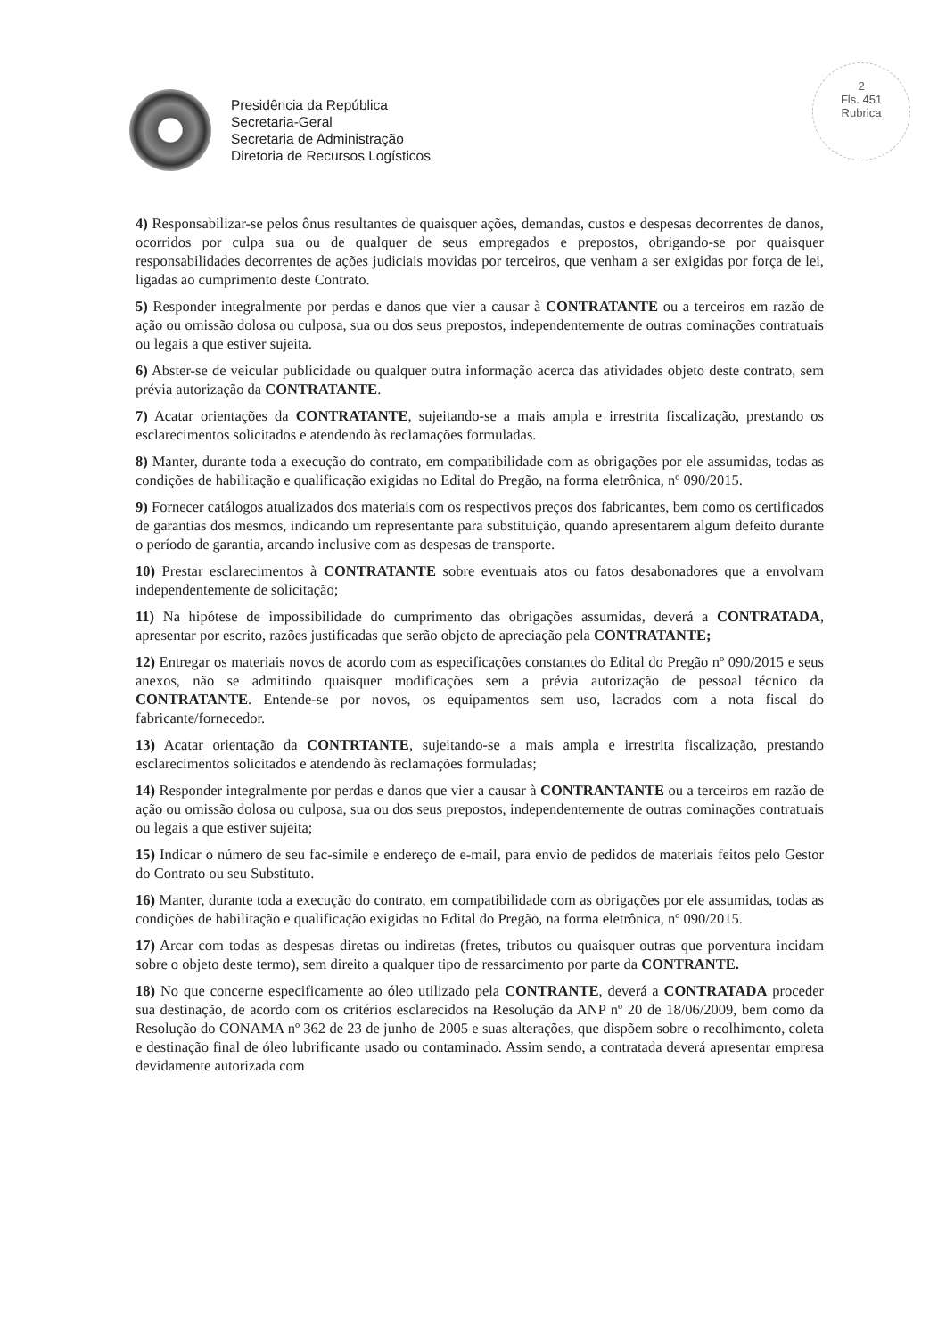Presidência da República
Secretaria-Geral
Secretaria de Administração
Diretoria de Recursos Logísticos
2
Fls. 451
Rubrica
4) Responsabilizar-se pelos ônus resultantes de quaisquer ações, demandas, custos e despesas decorrentes de danos, ocorridos por culpa sua ou de qualquer de seus empregados e prepostos, obrigando-se por quaisquer responsabilidades decorrentes de ações judiciais movidas por terceiros, que venham a ser exigidas por força de lei, ligadas ao cumprimento deste Contrato.
5) Responder integralmente por perdas e danos que vier a causar à CONTRATANTE ou a terceiros em razão de ação ou omissão dolosa ou culposa, sua ou dos seus prepostos, independentemente de outras cominações contratuais ou legais a que estiver sujeita.
6) Abster-se de veicular publicidade ou qualquer outra informação acerca das atividades objeto deste contrato, sem prévia autorização da CONTRATANTE.
7) Acatar orientações da CONTRATANTE, sujeitando-se a mais ampla e irrestrita fiscalização, prestando os esclarecimentos solicitados e atendendo às reclamações formuladas.
8) Manter, durante toda a execução do contrato, em compatibilidade com as obrigações por ele assumidas, todas as condições de habilitação e qualificação exigidas no Edital do Pregão, na forma eletrônica, nº 090/2015.
9) Fornecer catálogos atualizados dos materiais com os respectivos preços dos fabricantes, bem como os certificados de garantias dos mesmos, indicando um representante para substituição, quando apresentarem algum defeito durante o período de garantia, arcando inclusive com as despesas de transporte.
10) Prestar esclarecimentos à CONTRATANTE sobre eventuais atos ou fatos desabonadores que a envolvam independentemente de solicitação;
11) Na hipótese de impossibilidade do cumprimento das obrigações assumidas, deverá a CONTRATADA, apresentar por escrito, razões justificadas que serão objeto de apreciação pela CONTRATANTE;
12) Entregar os materiais novos de acordo com as especificações constantes do Edital do Pregão nº 090/2015 e seus anexos, não se admitindo quaisquer modificações sem a prévia autorização de pessoal técnico da CONTRATANTE. Entende-se por novos, os equipamentos sem uso, lacrados com a nota fiscal do fabricante/fornecedor.
13) Acatar orientação da CONTRTANTE, sujeitando-se a mais ampla e irrestrita fiscalização, prestando esclarecimentos solicitados e atendendo às reclamações formuladas;
14) Responder integralmente por perdas e danos que vier a causar à CONTRANTANTE ou a terceiros em razão de ação ou omissão dolosa ou culposa, sua ou dos seus prepostos, independentemente de outras cominações contratuais ou legais a que estiver sujeita;
15) Indicar o número de seu fac-símile e endereço de e-mail, para envio de pedidos de materiais feitos pelo Gestor do Contrato ou seu Substituto.
16) Manter, durante toda a execução do contrato, em compatibilidade com as obrigações por ele assumidas, todas as condições de habilitação e qualificação exigidas no Edital do Pregão, na forma eletrônica, nº 090/2015.
17) Arcar com todas as despesas diretas ou indiretas (fretes, tributos ou quaisquer outras que porventura incidam sobre o objeto deste termo), sem direito a qualquer tipo de ressarcimento por parte da CONTRANTE.
18) No que concerne especificamente ao óleo utilizado pela CONTRANTE, deverá a CONTRATADA proceder sua destinação, de acordo com os critérios esclarecidos na Resolução da ANP nº 20 de 18/06/2009, bem como da Resolução do CONAMA nº 362 de 23 de junho de 2005 e suas alterações, que dispõem sobre o recolhimento, coleta e destinação final de óleo lubrificante usado ou contaminado. Assim sendo, a contratada deverá apresentar empresa devidamente autorizada com